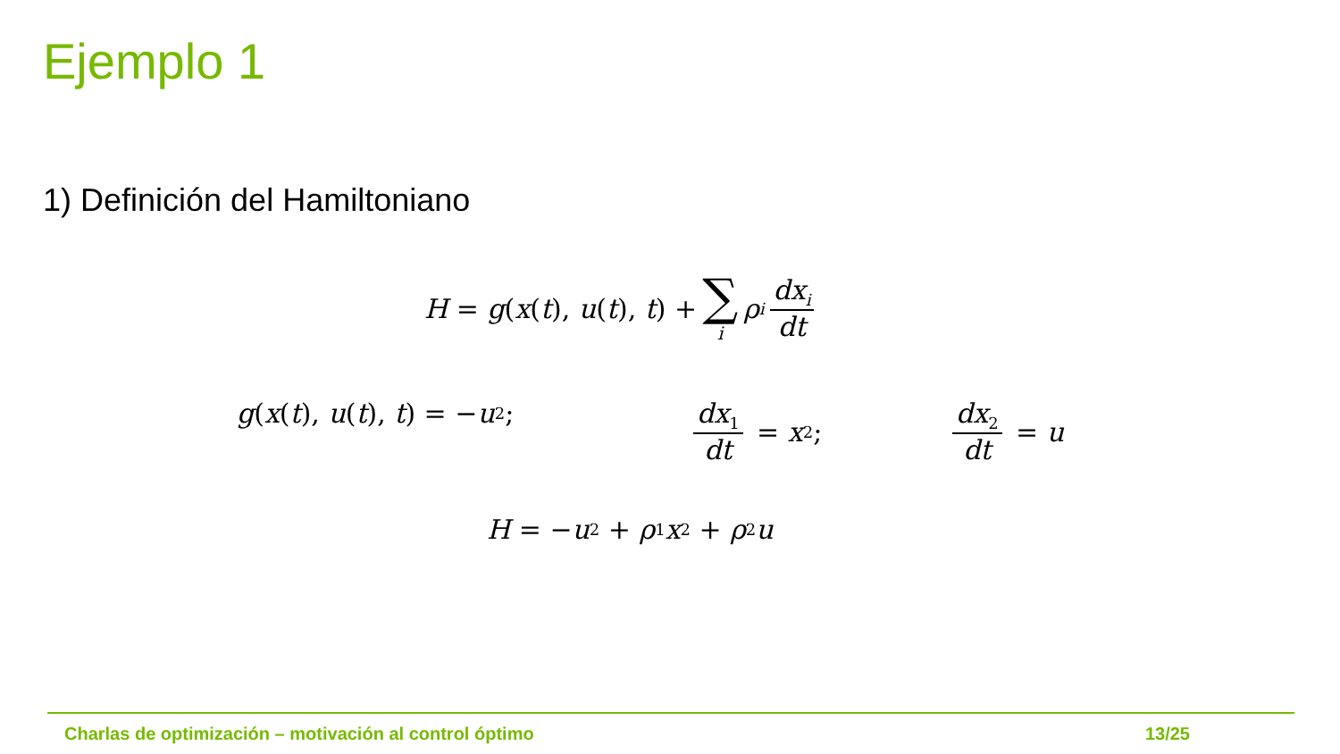Ejemplo 1
1) Definición del Hamiltoniano
H = g (x (t), u (t), t) + ∑ i ρ<sub>i</sub> dx<sub>i</sub> dt
g (x (t), u (t), t) = − u<sup>2</sup>; dx<sub>1</sub> dt = x<sub>2</sub>; dx<sub>2</sub> dt = u
H = − u<sup>2</sup> + ρ<sub>1</sub> x<sub>2</sub> + ρ<sub>2</sub> u
Charlas de optimización – motivación al control óptimo 13/25